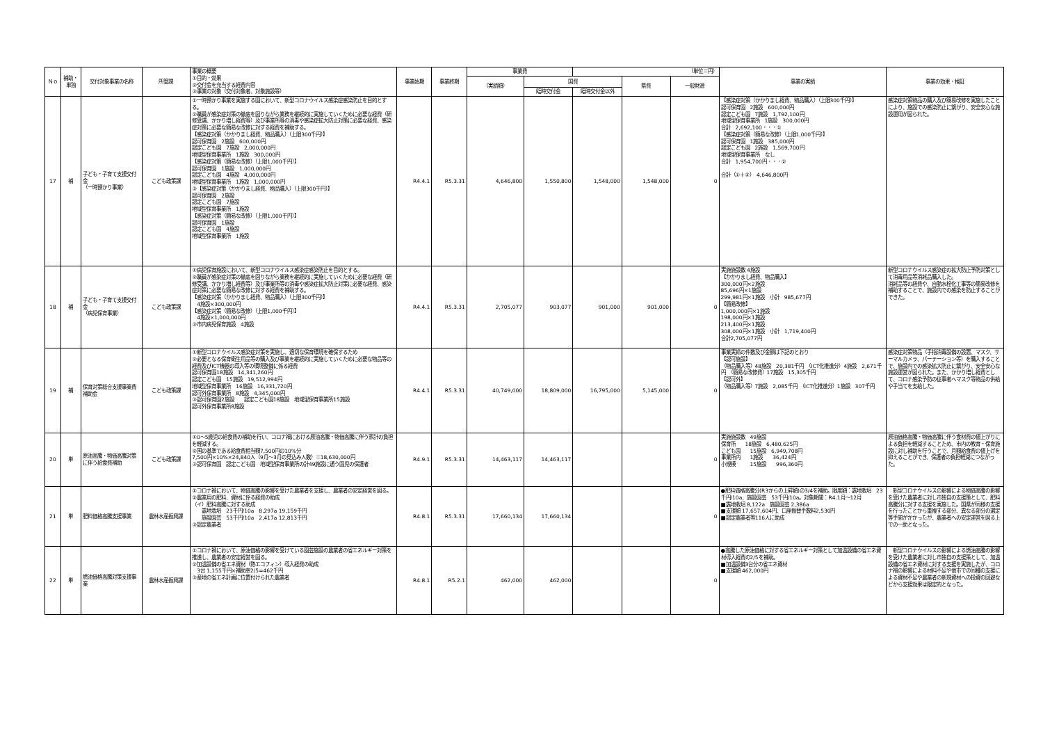| Ｎｏ | 補助・単独 | 交付対象事業の名称 | 所管課 | 事業の概要 ①目的・効果 ②交付金を充当する経費内容 ③事業の対象（交付対象者、対象施設等） | 事業始期 | 事業終期 | 事業費 | | （単位＝円） | | | 事業の実績 | 事業の効果・検証 |
| --- | --- | --- | --- | --- | --- | --- | --- | --- | --- | --- | --- | --- | --- |
| | | | | | | | （実績額） | 国費 | | 県費 | 一般財源 | | |
| | | | | | | | | 臨時交付金 | 臨時交付金以外 | | | | |
| 17 | 補 | 子ども・子育て支援交付金 （一時預かり事業） | こども政策課 | ①一時預かり事業を実施する園において、新型コロナウイルス感染症感染防止を目的とする。 ②職員が感染症対策の徹底を図りながら業務を継続的に実施していくために必要な経費（研修受講、かかり増し経費等）及び事業所等の消毒や感染症拡大防止対策に必要な経費、感染症対策に必要な簡易な改修に対する経費を補助する。 【感染症対策（かかりまし経費、物品購入）（上限300千円）】 認可保育園 2施設 600,000円 認定こども園 7施設 2,000,000円 地域型保育事業所 1施設 300,000円 【感染症対策（簡易な改修）（上限1,000千円）】 認可保育園 1施設 1,000,000円 認定こども園 4施設 4,000,000円 地域型保育事業所 1施設 1,000,000円 ③【感染症対策（かかりまし経費、物品購入）（上限300千円）】 認可保育園 2施設 認定こども園 7施設 地域型保育事業所 1施設 【感染症対策（簡易な改修）（上限1,000千円）】 認可保育園 1施設 認定こども園 4施設 地域型保育事業所 1施設 | R4.4.1 | R5.3.31 | 4,646,800 | 1,550,800 | 1,548,000 | 1,548,000 | 0 | 【感染症対策（かかりまし経費、物品購入）（上限300千円）】 認可保育園 2施設 600,000円 認定こども園 7施設 1,792,100円 地域型保育事業所 1施設 300,000円 合計 2,692,100・・・① 【感染症対策（簡易な改修）（上限1,000千円）】 認可保育園 1施設 385,000円 認定こども園 2施設 1,569,700円 地域型保育事業所 なし 合計 1,954,700円・・・② 合計（①＋②） 4,646,800円 | 感染症対策物品の購入及び簡易改修を実施したことにより、施設での感染防止に繋がり、安全安心な施設運用が図られた。 |
| 18 | 補 | 子ども・子育て支援交付金 （病児保育事業） | こども政策課 | ①病児保育施設において、新型コロナウイルス感染症感染防止を目的とする。 ②職員が感染症対策の徹底を図りながら業務を継続的に実施していくために必要な経費（研修受講、かかり増し経費等）及び事業所等の消毒や感染症拡大防止対策に必要な経費、感染症対策に必要な簡易な改修に対する経費を補助する。 【感染症対策（かかりまし経費、物品購入）（上限300千円）】 4施設×300,000円 【感染症対策（簡易な改修）（上限1,000千円）】 4施設×1,000,000円 ③市内病児保育施設 4施設 | R4.4.1 | R5.3.31 | 2,705,077 | 903,077 | 901,000 | 901,000 | 0 | 実施施設数 4施設 【かかりまし経費、物品購入】 300,000円×2施設 85,696円×1施設 299,981円×1施設 小計 985,677円 【簡易改修】 1,000,000円×1施設 198,000円×1施設 213,400円×1施設 308,000円×1施設 小計 1,719,400円 合計2,705,077円 | 新型コロナウイルス感染症の拡大防止予防対策として消毒用品等消耗品購入した。 消耗品等の経費や、自動水栓化工事等の簡易改修を補助することで、施設内での感染を防止することができた。 |
| 19 | 補 | 保育対策総合支援事業費補助金 | こども政策課 | ①新型コロナウイルス感染症対策を実施し、適切な保育環境を確保するため ②必要となる保育衛生用品等の購入及び事業を継続的に実施していくために必要な物品等の経費及びICT機器の導入等の環境整備に係る経費 認可保育園18施設 14,341,260円 認定こども園 15施設 19,512,994円 地域型保育事業所 16施設 16,331,720円 認可外保育事業所 8施設 4,345,000円 ③認可保育園2施設 認定こども園18施設 地域型保育事業所15施設 認可外保育事業所8施設 | R4.4.1 | R5.3.31 | 40,749,000 | 18,809,000 | 16,795,000 | 5,145,000 | 0 | 事業実績の件数及び金額は下記のとおり 【認可施設】 （物品購入等）48施設 20,381千円 （ICT化推進分）4施設 2,671千円 （簡易な改修費）17施設 15,305千円 【認可外】 （物品購入等）7施設 2,085千円 （ICT化推進分）1施設 307千円 | 感染症対策物品（手指消毒設備の設置、マスク、サーマルカメラ、パーテーション等）を購入することで、施設内での感染拡大防止に繋がり、安全安心な施設運営が図られた。また、かかり増し経費として、コロナ感染予防の従事者へマスク等物品の供給や手当てを支給した。 |
| 20 | 単 | 原油高騰・物価高騰対策に伴う給食費補助 | こども政策課 | ①0～5歳児の給食費の補助を行い、コロナ禍における原油高騰・物価高騰に伴う家計の負担を軽減する。 ②国の基準である給食費相当額7,500円の10%分 7,500円×10%×24,840人（9月～3月の見込み人数）＝18,630,000円 ③認可保育園 認定こども園 地域型保育事業所の計49施設に通う園児の保護者 | R4.9.1 | R5.3.31 | 14,463,117 | 14,463,117 | | | 0 | 実施施設数 49施設 保育所 18施設 6,480,625円 こども園 15施設 6,949,708円 事業所内 1施設 36,424円 小規模 15施設 996,360円 | 原油価格高騰・物価高騰に伴う食材費の値上がりによる負担を軽減することため、市内の教育・保育施設に対し補助を行うことで、月額給食費の値上げを抑えることができ、保護者の負担軽減につながった。 |
| 21 | 単 | 肥料価格高騰支援事業 | 農林水産振興課 | ①コロナ禍において、物価高騰の影響を受けた農業者を支援し、農業者の安定経営を図る。 ②農業用の肥料、資材に係る経費の助成 （イ）肥料高騰に対する助成 露地栽培 23千円/10a 8,297a 19,159千円 施設園芸 53千円/10a 2,417a 12,813千円 ③認定農業者 | R4.8.1 | R5.3.31 | 17,660,134 | 17,660,134 | | | 0 | ●肥料価格高騰分(R3からの上昇額)の3/4を補助。限度額：露地栽培 23千円/10a、施設園芸 53千円/10a。対象期間：R4.1月～12月 ■露地栽培 8,122a 施設園芸 2,386a ■支援額 17,657,604円、口座振替手数料2,530円 ■認定農業者等116人に助成 | 新型コロナウイルスの影響による物価高騰の影響を受けた農業者に対し市独自の支援策として、肥料高騰分に対する支援を実施した。国県が同様の支援を行ったことから重複する部分、異なる部分の選定等手間がかかったが、農業者への安定運営を図る上での一助となった。 |
| 22 | 単 | 燃油価格高騰対策支援事業 | 農林水産振興課 | ①コロナ禍において、原油価格の影響を受けている園芸施設の農業者の省エネルギー対策を推進し、農業者の安定経営を図る。 ②加温設備の省エネ資材（熱エコフィン）導入経費の助成 3台 1,155千円×補助率2/5=462千円 ③産地の省エネ計画に位置付けられた農業者 | R4.8.1 | R5.2.1 | 462,000 | 462,000 | | | 0 | ●高騰した原油価格に対する省エネルギー対策として加温設備の省エネ資材導入経費の2/5を補助。 ■加温設備3台分の省エネ資材 ■支援額 462,000円 | 新型コロナウイルスの影響による燃油高騰の影響を受けた農業者に対し市独自の支援策として、加温設備の省エネ資材に対する支援を実施したが、コロナ禍の影響による材料不足や他市での同種の支援による資材不足や農業者の新規資材への投資の回避などから支援効果は限定的となった。 |